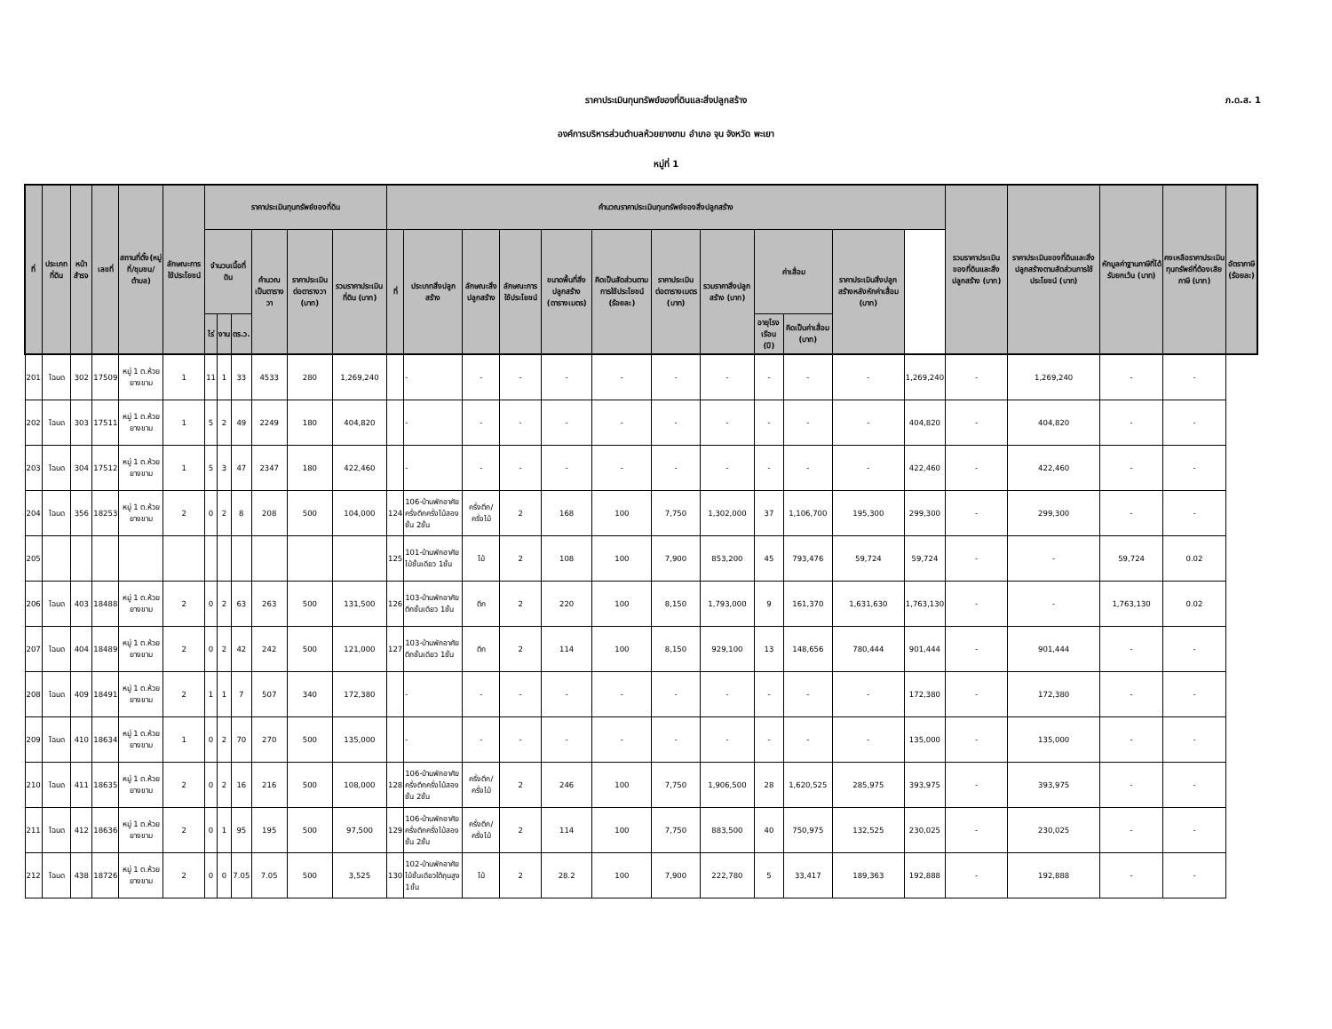ภ.ด.ส. 1
ราคาประเมินทุนทรัพย์ของที่ดินและสิ่งปลูกสร้าง
องค์การบริหารส่วนตำบลห้วยยางขาม อำเภอ จุน จังหวัด พะเยา
หมู่ที่ 1
| ที่ | ประเภทที่ดิน | หน้าสำรจ | เลขที่ | สถานที่ตั้ง(หมู่ที่/ชุมชน/ตำบล) | ลักษณะการใช้ประโยชน์ | ราคาประเมินทุนทรัพย์ของที่ดิน | | | | | | คำนวณราคาประเมินทุนทรัพย์ของสิ่งปลูกสร้าง | | | | | | | | | | | | รวมราคาประเมินของที่ดินและสิ่งปลูกสร้าง (บาท) | ราคาประเมินของที่ดินและสิ่งปลูกสร้างตามสัดส่วนการใช้ประโยชน์ (บาท) | หักมูลค่าฐานภาษีที่ได้รับยกเว้น (บาท) | คงเหลือราคาประเมินทุนทรัพย์ที่ต้องเสียภาษี (บาท) | อัตราภาษี (ร้อยละ) |
| --- | --- | --- | --- | --- | --- | --- | --- | --- | --- | --- | --- | --- | --- | --- | --- | --- | --- | --- | --- | --- | --- | --- | --- | --- | --- | --- | --- | --- |
| | | | | | | จำนวนเนื้อที่ดิน | | | คำนวณเป็นตารางวา | ราคาประเมินต่อตารางวา (บาท) | รวมราคาประเมินที่ดิน (บาท) | ที่ | ประเภทสิ่งปลูกสร้าง | ลักษณะสิ่งปลูกสร้าง | ลักษณะการใช้ประโยชน์ | ขนาดพื้นที่สิ่งปลูกสร้าง (ตารางเมตร) | คิดเป็นสัดส่วนตามการใช้ประโยชน์ (ร้อยละ) | ราคาประเมินต่อตารางเมตร (บาท) | รวมราคาสิ่งปลูกสร้าง (บาท) | ค่าเสื่อม | | ราคาประเมินสิ่งปลูกสร้างหลังหักค่าเสื่อม (บาท) | | | | | | |
| | | | | | | ไร่ | งาน | ตร.ว. | | | | | | | | | | | | อายุโรงเรือน (ปี) | คิดเป็นค่าเสื่อม (บาท) | | | | | | | |
| 201 | โฉนด | 302 | 17509 | หมู่ 1 ต.ห้วยยางขาม | 1 | 11 | 1 | 33 | 4533 | 280 | 1,269,240 | | - | - | - | - | - | - | - | - | - | - | 1,269,240 | - | 1,269,240 | - | - | |
| 202 | โฉนด | 303 | 17511 | หมู่ 1 ต.ห้วยยางขาม | 1 | 5 | 2 | 49 | 2249 | 180 | 404,820 | | - | - | - | - | - | - | - | - | - | - | 404,820 | - | 404,820 | - | - | |
| 203 | โฉนด | 304 | 17512 | หมู่ 1 ต.ห้วยยางขาม | 1 | 5 | 3 | 47 | 2347 | 180 | 422,460 | | - | - | - | - | - | - | - | - | - | - | 422,460 | - | 422,460 | - | - | |
| 204 | โฉนด | 356 | 18253 | หมู่ 1 ต.ห้วยยางขาม | 2 | 0 | 2 | 8 | 208 | 500 | 104,000 | 124 | 106-บ้านพักอาศัยครึ่งตึกครึ่งไม้สองชั้น 2ชั้น | ครึ่งตึก/ครึ่งไม้ | 2 | 168 | 100 | 7,750 | 1,302,000 | 37 | 1,106,700 | 195,300 | 299,300 | - | 299,300 | - | - | |
| 205 | | | | | | | | | | | | 125 | 101-บ้านพักอาศัยไม้ชั้นเดียว 1ชั้น | ไม้ | 2 | 108 | 100 | 7,900 | 853,200 | 45 | 793,476 | 59,724 | 59,724 | - | - | 59,724 | 0.02 | |
| 206 | โฉนด | 403 | 18488 | หมู่ 1 ต.ห้วยยางขาม | 2 | 0 | 2 | 63 | 263 | 500 | 131,500 | 126 | 103-บ้านพักอาศัยตึกชั้นเดียว 1ชั้น | ตึก | 2 | 220 | 100 | 8,150 | 1,793,000 | 9 | 161,370 | 1,631,630 | 1,763,130 | - | - | 1,763,130 | 0.02 | |
| 207 | โฉนด | 404 | 18489 | หมู่ 1 ต.ห้วยยางขาม | 2 | 0 | 2 | 42 | 242 | 500 | 121,000 | 127 | 103-บ้านพักอาศัยตึกชั้นเดียว 1ชั้น | ตึก | 2 | 114 | 100 | 8,150 | 929,100 | 13 | 148,656 | 780,444 | 901,444 | - | 901,444 | - | - | |
| 208 | โฉนด | 409 | 18491 | หมู่ 1 ต.ห้วยยางขาม | 2 | 1 | 1 | 7 | 507 | 340 | 172,380 | | - | - | - | - | - | - | - | - | - | - | 172,380 | - | 172,380 | - | - | |
| 209 | โฉนด | 410 | 18634 | หมู่ 1 ต.ห้วยยางขาม | 1 | 0 | 2 | 70 | 270 | 500 | 135,000 | | - | - | - | - | - | - | - | - | - | - | 135,000 | - | 135,000 | - | - | |
| 210 | โฉนด | 411 | 18635 | หมู่ 1 ต.ห้วยยางขาม | 2 | 0 | 2 | 16 | 216 | 500 | 108,000 | 128 | 106-บ้านพักอาศัยครึ่งตึกครึ่งไม้สองชั้น 2ชั้น | ครึ่งตึก/ครึ่งไม้ | 2 | 246 | 100 | 7,750 | 1,906,500 | 28 | 1,620,525 | 285,975 | 393,975 | - | 393,975 | - | - | |
| 211 | โฉนด | 412 | 18636 | หมู่ 1 ต.ห้วยยางขาม | 2 | 0 | 1 | 95 | 195 | 500 | 97,500 | 129 | 106-บ้านพักอาศัยครึ่งตึกครึ่งไม้สองชั้น 2ชั้น | ครึ่งตึก/ครึ่งไม้ | 2 | 114 | 100 | 7,750 | 883,500 | 40 | 750,975 | 132,525 | 230,025 | - | 230,025 | - | - | |
| 212 | โฉนด | 438 | 18726 | หมู่ 1 ต.ห้วยยางขาม | 2 | 0 | 0 | 7.05 | 7.05 | 500 | 3,525 | 130 | 102-บ้านพักอาศัยไม้ชั้นเดียวใต้ถุนสูง 1ชั้น | ไม้ | 2 | 28.2 | 100 | 7,900 | 222,780 | 5 | 33,417 | 189,363 | 192,888 | - | 192,888 | - | - | |